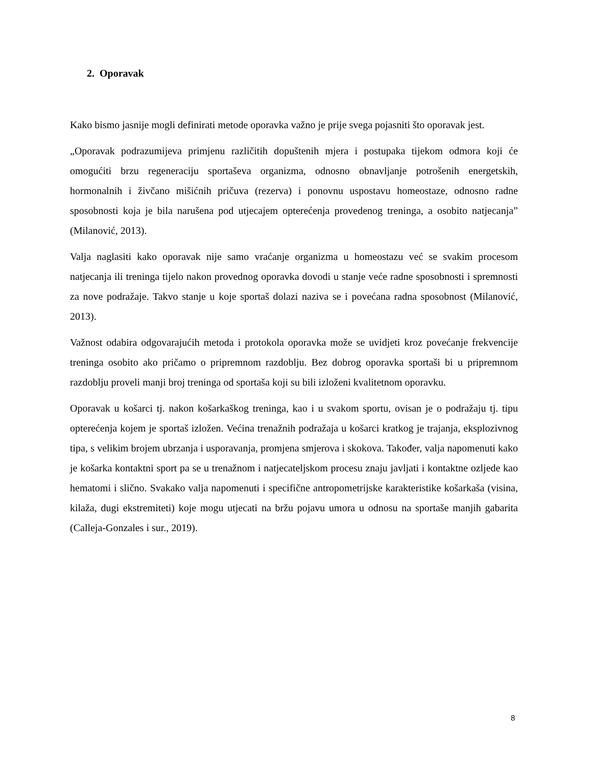2. Oporavak
Kako bismo jasnije mogli definirati metode oporavka važno je prije svega pojasniti što oporavak jest.
„Oporavak podrazumijeva primjenu različitih dopuštenih mjera i postupaka tijekom odmora koji će omogućiti brzu regeneraciju sportaševa organizma, odnosno obnavljanje potrošenih energetskih, hormonalnih i živčano mišićnih pričuva (rezerva) i ponovnu uspostavu homeostaze, odnosno radne sposobnosti koja je bila narušena pod utjecajem opterećenja provedenog treninga, a osobito natjecanja” (Milanović, 2013).
Valja naglasiti kako oporavak nije samo vraćanje organizma u homeostazu već se svakim procesom natjecanja ili treninga tijelo nakon provednog oporavka dovodi u stanje veće radne sposobnosti i spremnosti za nove podražaje. Takvo stanje u koje sportaš dolazi naziva se i povećana radna sposobnost (Milanović, 2013).
Važnost odabira odgovarajućih metoda i protokola oporavka može se uvidjeti kroz povećanje frekvencije treninga osobito ako pričamo o pripremnom razdoblju. Bez dobrog oporavka sportaši bi u pripremnom razdoblju proveli manji broj treninga od sportaša koji su bili izloženi kvalitetnom oporavku.
Oporavak u košarci tj. nakon košarkaškog treninga, kao i u svakom sportu, ovisan je o podražaju tj. tipu opterećenja kojem je sportaš izložen. Većina trenažnih podražaja u košarci kratkog je trajanja, eksplozivnog tipa, s velikim brojem ubrzanja i usporavanja, promjena smjerova i skokova. Također, valja napomenuti kako je košarka kontaktni sport pa se u trenažnom i natjecateljskom procesu znaju javljati i kontaktne ozljede kao hematomi i slično. Svakako valja napomenuti i specifične antropometrijske karakteristike košarkaša (visina, kilaža, dugi ekstremiteti) koje mogu utjecati na bržu pojavu umora u odnosu na sportaše manjih gabarita (Calleja-Gonzales i sur., 2019).
8